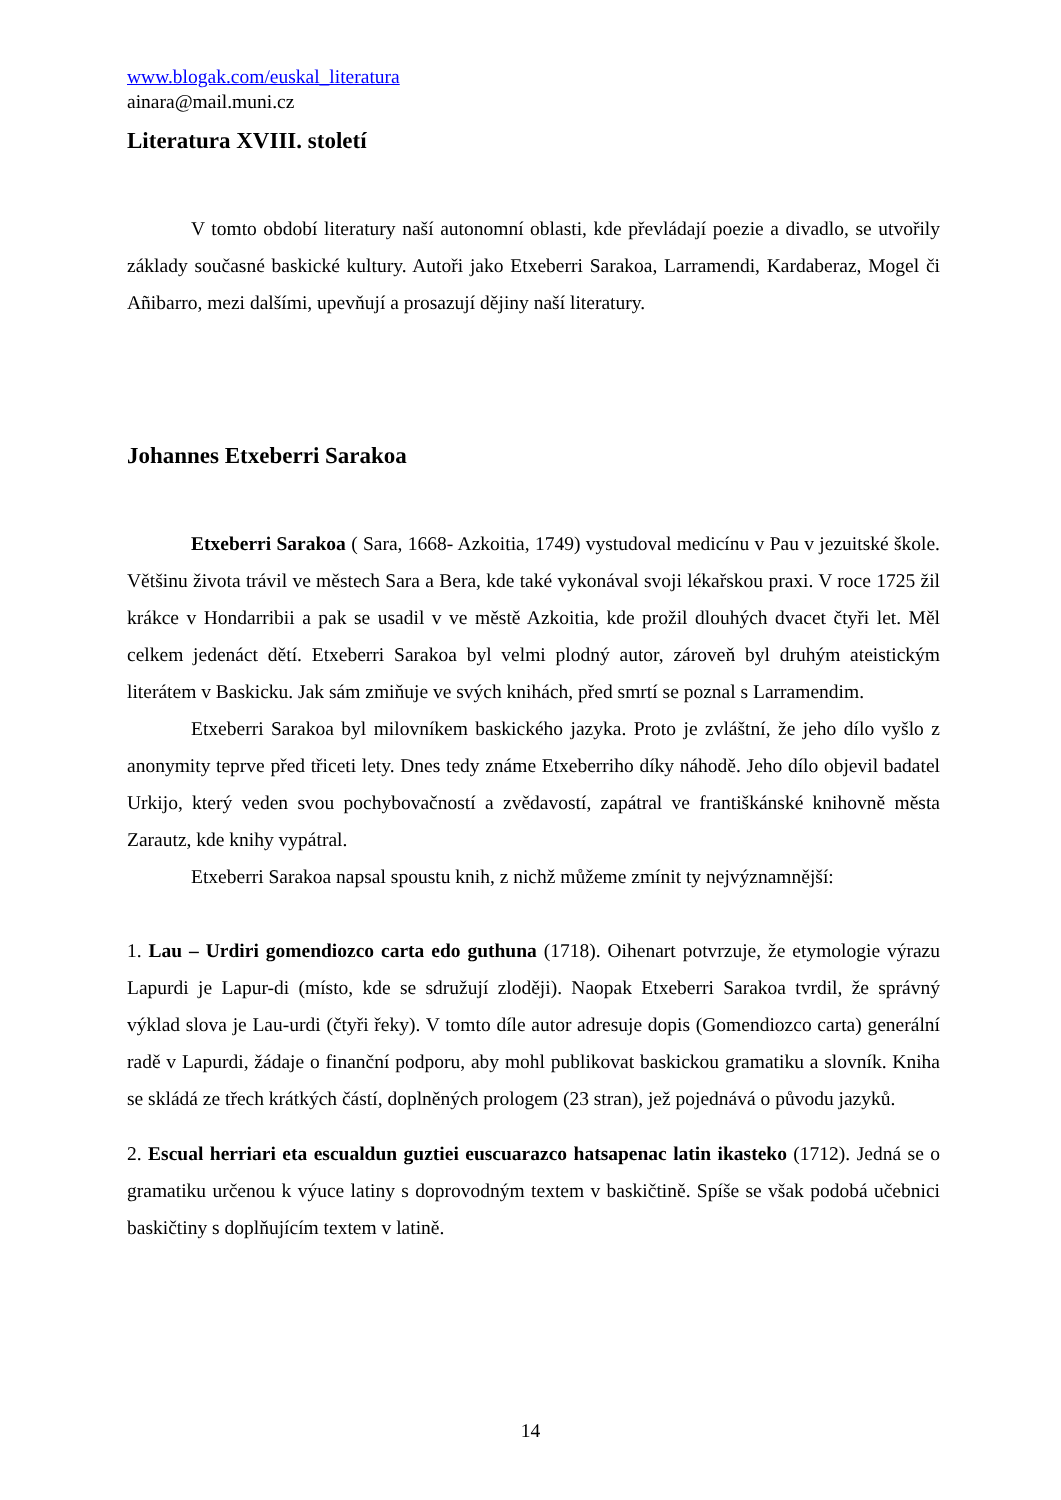www.blogak.com/euskal_literatura
ainara@mail.muni.cz
Literatura XVIII. století
V tomto období literatury naší autonomní oblasti, kde převládají poezie a divadlo, se utvořily základy současné baskické kultury. Autoři jako Etxeberri Sarakoa, Larramendi, Kardaberaz, Mogel či Añibarro, mezi dalšími, upevňují a prosazují dějiny naší literatury.
Johannes Etxeberri Sarakoa
Etxeberri Sarakoa ( Sara, 1668- Azkoitia, 1749) vystudoval medicínu v Pau v jezuitské škole. Většinu života trávil ve městech Sara a Bera, kde také vykonával svoji lékařskou praxi. V roce 1725 žil krákce v Hondarribii a pak se usadil v ve městě Azkoitia, kde prožil dlouhých dvacet čtyři let. Měl celkem jedenáct dětí. Etxeberri Sarakoa byl velmi plodný autor, zároveň byl druhým ateistickým literátem v Baskicku. Jak sám zmiňuje ve svých knihách, před smrtí se poznal s Larramendim.
Etxeberri Sarakoa byl milovníkem baskického jazyka. Proto je zvláštní, že jeho dílo vyšlo z anonymity teprve před třiceti lety. Dnes tedy známe Etxeberriho díky náhodě. Jeho dílo objevil badatel Urkijo, který veden svou pochybovačností a zvědavostí, zapátral ve františkánské knihovně města Zarautz, kde knihy vypátral.
Etxeberri Sarakoa napsal spoustu knih, z nichž můžeme zmínit ty nejvýznamnější:
1. Lau – Urdiri gomendiozco carta edo guthuna (1718). Oihenart potvrzuje, že etymologie výrazu Lapurdi je Lapur-di (místo, kde se sdružují zloději). Naopak Etxeberri Sarakoa tvrdil, že správný výklad slova je Lau-urdi (čtyři řeky). V tomto díle autor adresuje dopis (Gomendiozco carta) generální radě v Lapurdi, žádaje o finanční podporu, aby mohl publikovat baskickou gramatiku a slovník. Kniha se skládá ze třech krátkých částí, doplněných prologem (23 stran), jež pojednává o původu jazyků.
2. Escual herriari eta escualdun guztiei euscuarazco hatsapenac latin ikasteko (1712). Jedná se o gramatiku určenou k výuce latiny s doprovodným textem v baskičtině. Spíše se však podobá učebnici baskičtiny s doplňujícím textem v latině.
14